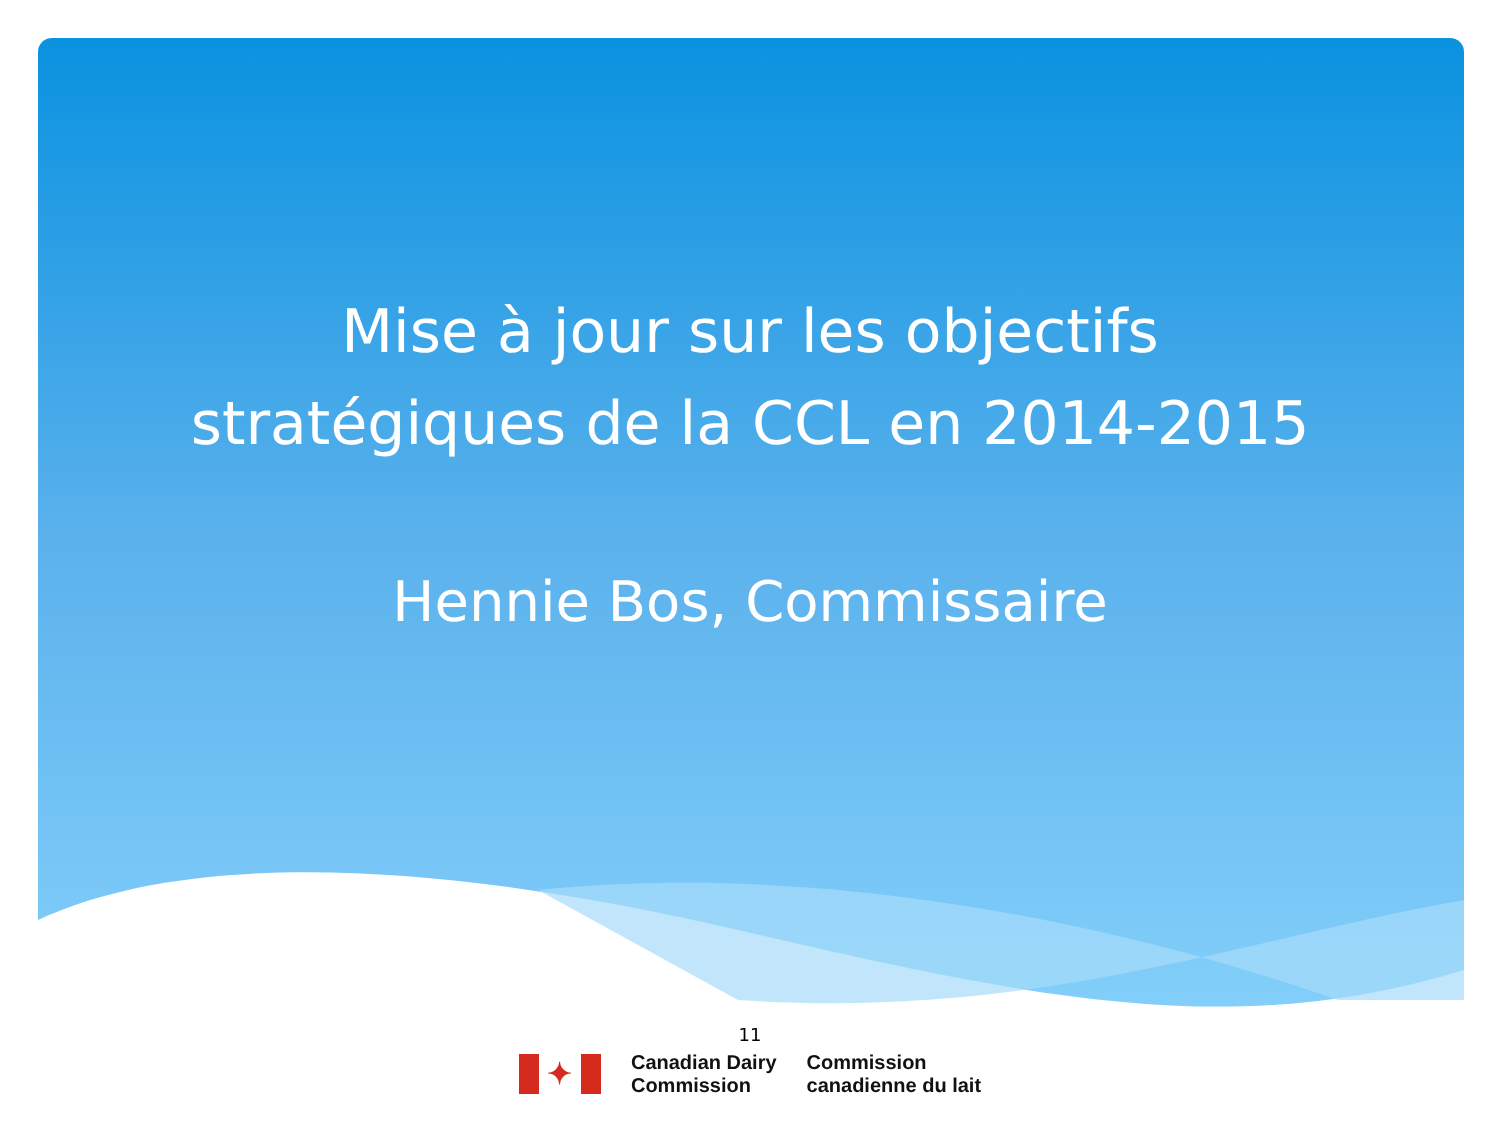Mise à jour sur les objectifs
stratégiques de la CCL en 2014-2015
Hennie Bos, Commissaire
11
✦
Canadian Dairy
Commission
Commission
canadienne du lait